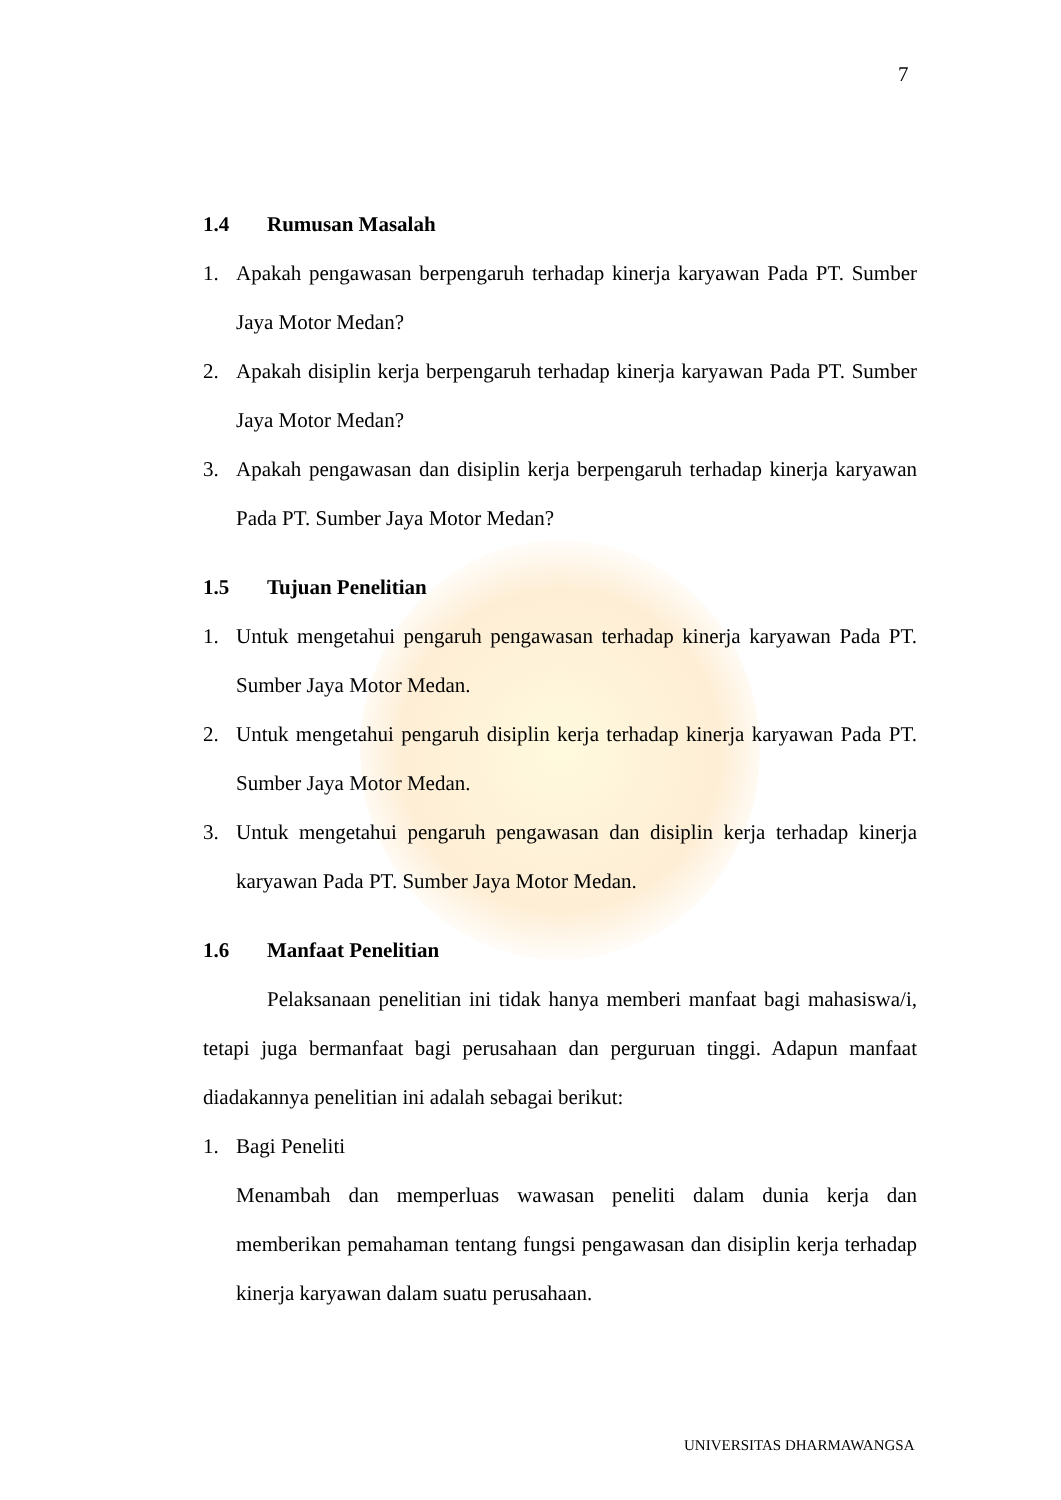7
1.4 Rumusan Masalah
1. Apakah pengawasan berpengaruh terhadap kinerja karyawan Pada PT. Sumber Jaya Motor Medan?
2. Apakah disiplin kerja berpengaruh terhadap kinerja karyawan Pada PT. Sumber Jaya Motor Medan?
3. Apakah pengawasan dan disiplin kerja berpengaruh terhadap kinerja karyawan Pada PT. Sumber Jaya Motor Medan?
1.5 Tujuan Penelitian
1. Untuk mengetahui pengaruh pengawasan terhadap kinerja karyawan Pada PT. Sumber Jaya Motor Medan.
2. Untuk mengetahui pengaruh disiplin kerja terhadap kinerja karyawan Pada PT. Sumber Jaya Motor Medan.
3. Untuk mengetahui pengaruh pengawasan dan disiplin kerja terhadap kinerja karyawan Pada PT. Sumber Jaya Motor Medan.
1.6 Manfaat Penelitian
Pelaksanaan penelitian ini tidak hanya memberi manfaat bagi mahasiswa/i, tetapi juga bermanfaat bagi perusahaan dan perguruan tinggi. Adapun manfaat diadakannya penelitian ini adalah sebagai berikut:
1. Bagi Peneliti
Menambah dan memperluas wawasan peneliti dalam dunia kerja dan memberikan pemahaman tentang fungsi pengawasan dan disiplin kerja terhadap kinerja karyawan dalam suatu perusahaan.
UNIVERSITAS DHARMAWANGSA